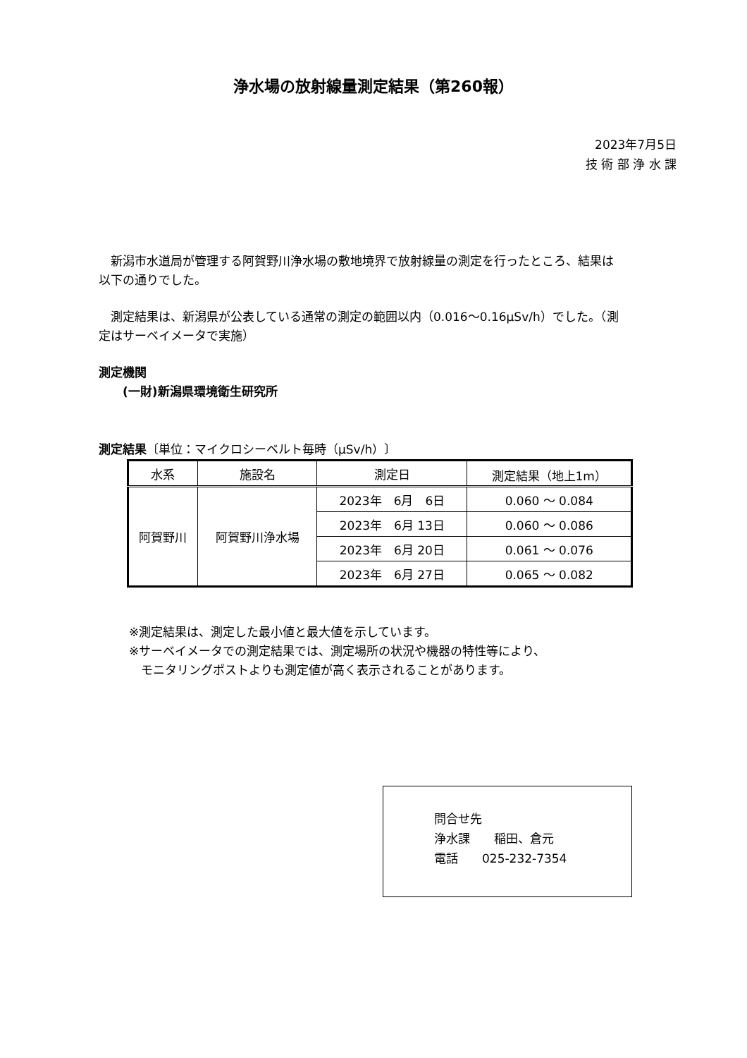浄水場の放射線量測定結果（第260報）
2023年7月5日
技 術 部 浄 水 課
　新潟市水道局が管理する阿賀野川浄水場の敷地境界で放射線量の測定を行ったところ、結果は以下の通りでした。
　測定結果は、新潟県が公表している通常の測定の範囲以内（0.016～0.16μSv/h）でした。（測定はサーベイメータで実施）
測定機関
　　(一財)新潟県環境衛生研究所
測定結果〔単位：マイクロシーベルト毎時（μSv/h）〕
| 水系 | 施設名 | 測定日 | 測定結果（地上1m） |
| --- | --- | --- | --- |
| 阿賀野川 | 阿賀野川浄水場 | 2023年 6月 6日 | 0.060 ～ 0.084 |
| | | 2023年 6月 13日 | 0.060 ～ 0.086 |
| | | 2023年 6月 20日 | 0.061 ～ 0.076 |
| | | 2023年 6月 27日 | 0.065 ～ 0.082 |
※測定結果は、測定した最小値と最大値を示しています。
※サーベイメータでの測定結果では、測定場所の状況や機器の特性等により、
　モニタリングポストよりも測定値が高く表示されることがあります。
問合せ先
浄水課　　稲田、倉元
電話　　025-232-7354